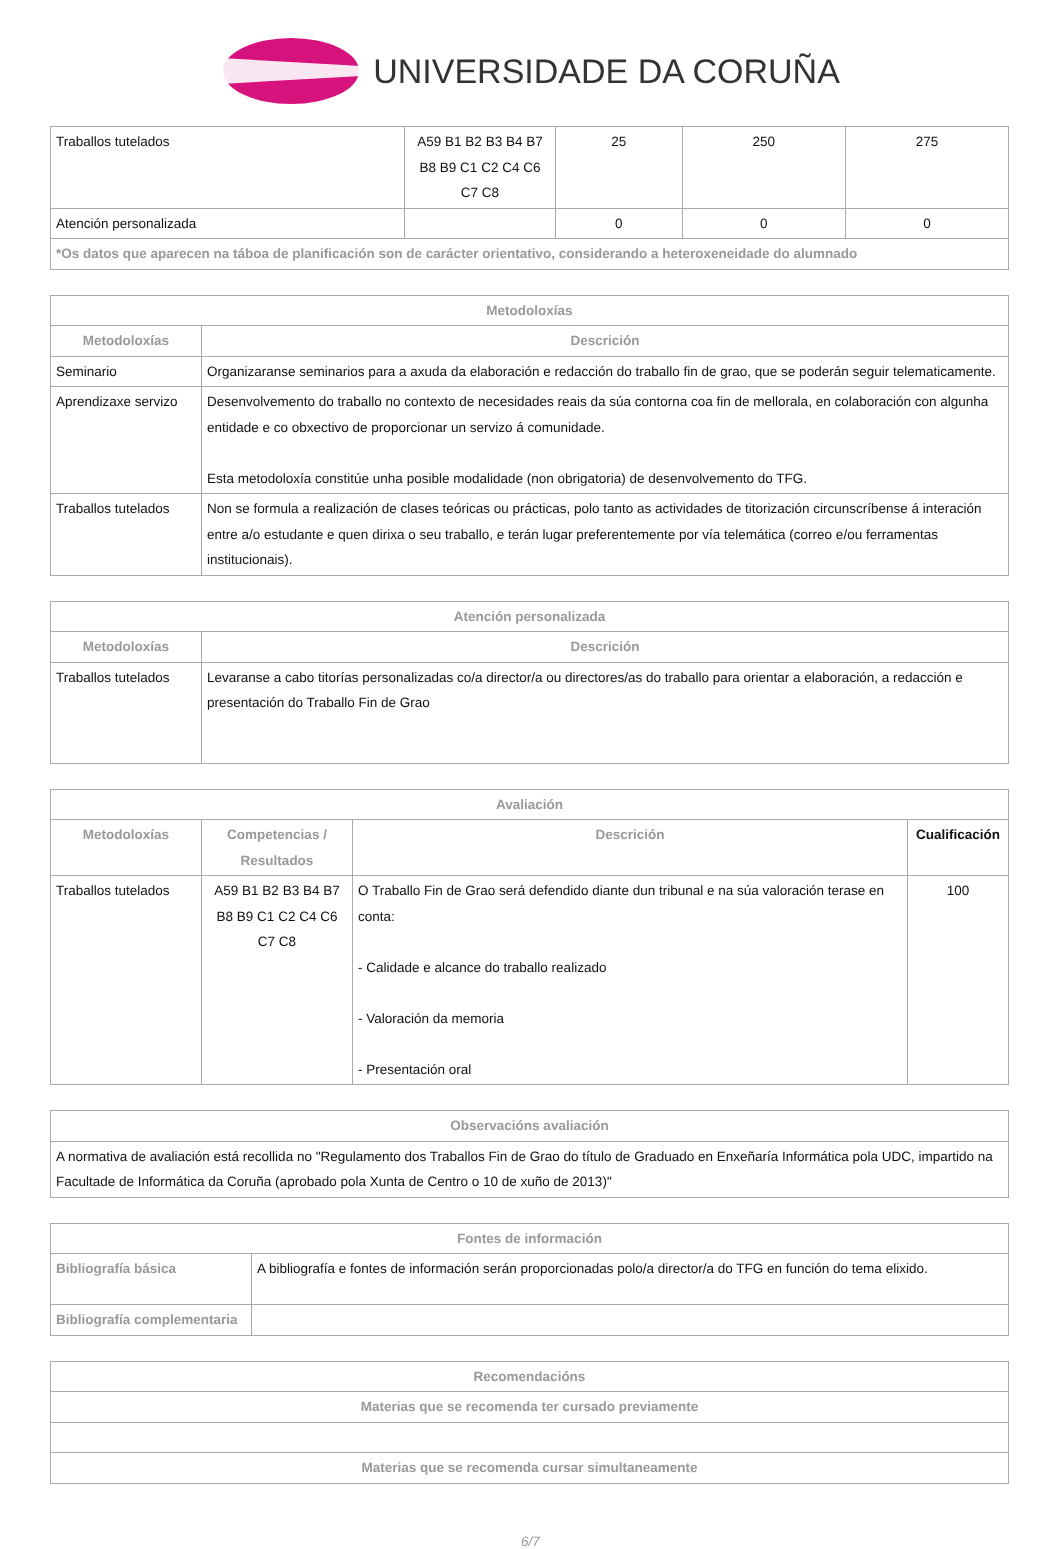UNIVERSIDADE DA CORUÑA
| Traballos tutelados | A59 B1 B2 B3 B4 B7 B8 B9 C1 C2 C4 C6 C7 C8 | 25 | 250 | 275 |
| Atención personalizada | | 0 | 0 | 0 |
| *Os datos que aparecen na táboa de planificación son de carácter orientativo, considerando a heteroxeneidade do alumnado | | | | |
| Metodoloxías | |
| --- | --- |
| Metodoloxías | Descrición |
| Seminario | Organizaranse seminarios para a axuda da elaboración e redacción do traballo fin de grao, que se poderán seguir telematicamente. |
| Aprendizaxe servizo | Desenvolvemento do traballo no contexto de necesidades reais da súa contorna coa fin de mellorala, en colaboración con algunha entidade e co obxectivo de proporcionar un servizo á comunidade. Esta metodoloxía constitúe unha posible modalidade (non obrigatoria) de desenvolvemento do TFG. |
| Traballos tutelados | Non se formula a realización de clases teóricas ou prácticas, polo tanto as actividades de titorización circunscríbense á interación entre a/o estudante e quen dirixa o seu traballo, e terán lugar preferentemente por vía telemática (correo e/ou ferramentas institucionais). |
| Atención personalizada | |
| --- | --- |
| Metodoloxías | Descrición |
| Traballos tutelados | Levaranse a cabo titorías personalizadas co/a director/a ou directores/as do traballo para orientar a elaboración, a redacción e presentación do Traballo Fin de Grao |
| Avaliación | | | |
| --- | --- | --- | --- |
| Metodoloxías | Competencias / Resultados | Descrición | Cualificación |
| Traballos tutelados | A59 B1 B2 B3 B4 B7 B8 B9 C1 C2 C4 C6 C7 C8 | O Traballo Fin de Grao será defendido diante dun tribunal e na súa valoración terase en conta: - Calidade e alcance do traballo realizado - Valoración da memoria - Presentación oral | 100 |
| Observacións avaliación |
| --- |
| A normativa de avaliación está recollida no "Regulamento dos Traballos Fin de Grao do título de Graduado en Enxeñaría Informática pola UDC, impartido na Facultade de Informática da Coruña (aprobado pola Xunta de Centro o 10 de xuño de 2013)" |
| Fontes de información | |
| --- | --- |
| Bibliografía básica | A bibliografía e fontes de información serán proporcionadas polo/a director/a do TFG en función do tema elixido. |
| Bibliografía complementaria | |
| Recomendacións |
| --- |
| Materias que se recomenda ter cursado previamente |
| Materias que se recomenda cursar simultaneamente |
6/7